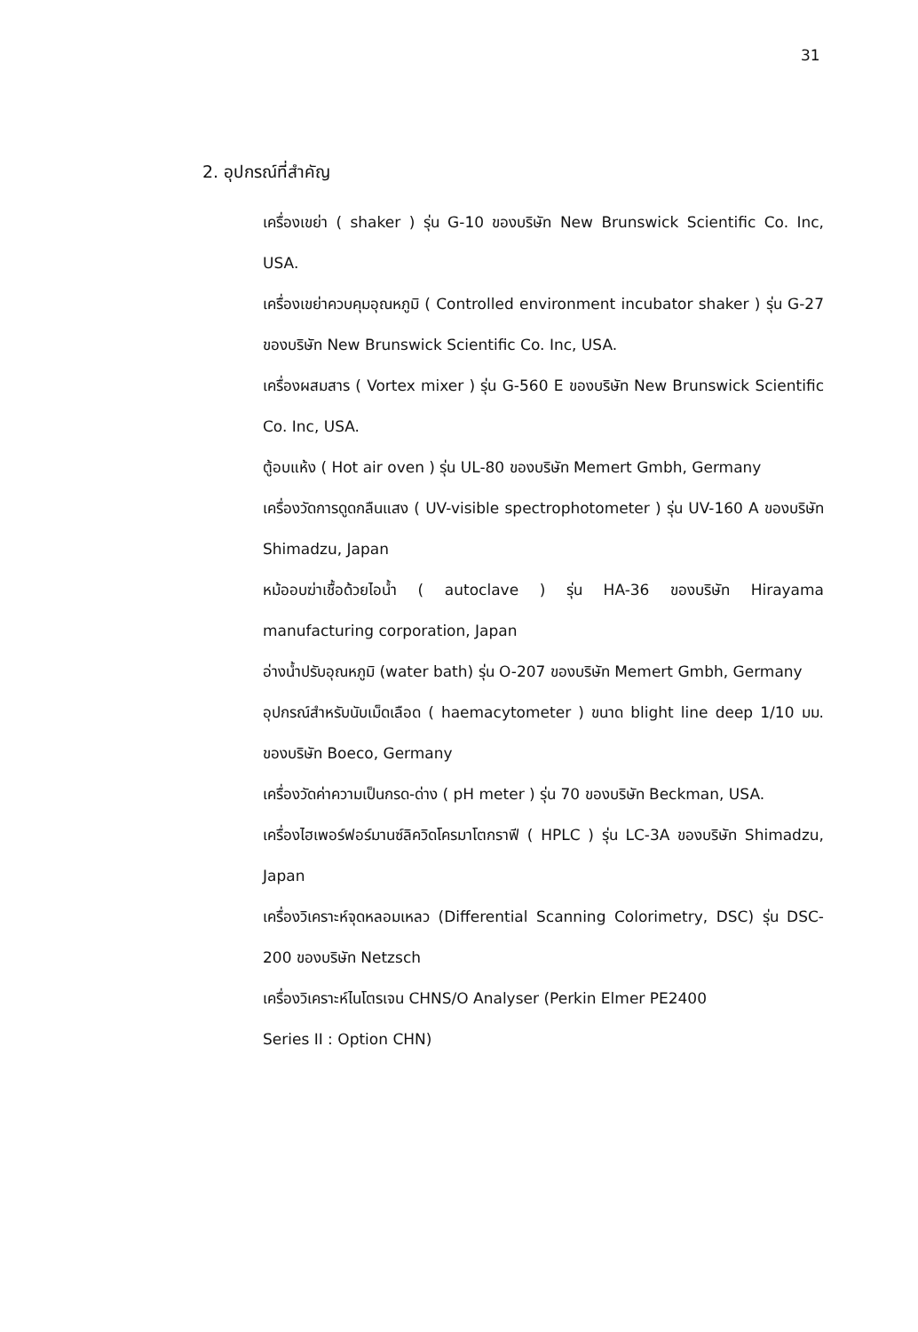31
2. อุปกรณ์ที่สำคัญ
เครื่องเขย่า ( shaker ) รุ่น G-10 ของบริษัท New Brunswick Scientific Co. Inc, USA.
เครื่องเขย่าควบคุมอุณหภูมิ ( Controlled environment incubator shaker ) รุ่น G-27 ของบริษัท New Brunswick Scientific Co. Inc, USA.
เครื่องผสมสาร ( Vortex mixer ) รุ่น G-560 E ของบริษัท New Brunswick Scientific Co. Inc, USA.
ตู้อบแห้ง ( Hot air oven ) รุ่น UL-80 ของบริษัท Memert Gmbh, Germany
เครื่องวัดการดูดกลืนแสง ( UV-visible spectrophotometer ) รุ่น UV-160 A ของบริษัท Shimadzu, Japan
หม้ออบฆ่าเชื้อด้วยไอน้ำ ( autoclave ) รุ่น HA-36 ของบริษัท Hirayama manufacturing corporation, Japan
อ่างน้ำปรับอุณหภูมิ (water bath) รุ่น O-207 ของบริษัท Memert Gmbh, Germany
อุปกรณ์สำหรับนับเม็ดเลือด ( haemacytometer ) ขนาด blight line deep 1/10 มม. ของบริษัท Boeco, Germany
เครื่องวัดค่าความเป็นกรด-ด่าง ( pH meter ) รุ่น 70 ของบริษัท Beckman, USA.
เครื่องไฮเพอร์ฟอร์มานซ์ลิควิดโครมาโตกราฟี ( HPLC ) รุ่น LC-3A ของบริษัท Shimadzu, Japan
เครื่องวิเคราะห์จุดหลอมเหลว (Differential Scanning Colorimetry, DSC) รุ่น DSC-200 ของบริษัท Netzsch
เครื่องวิเคราะห์ไนโตรเจน CHNS/O Analyser (Perkin Elmer PE2400
Series II : Option CHN)